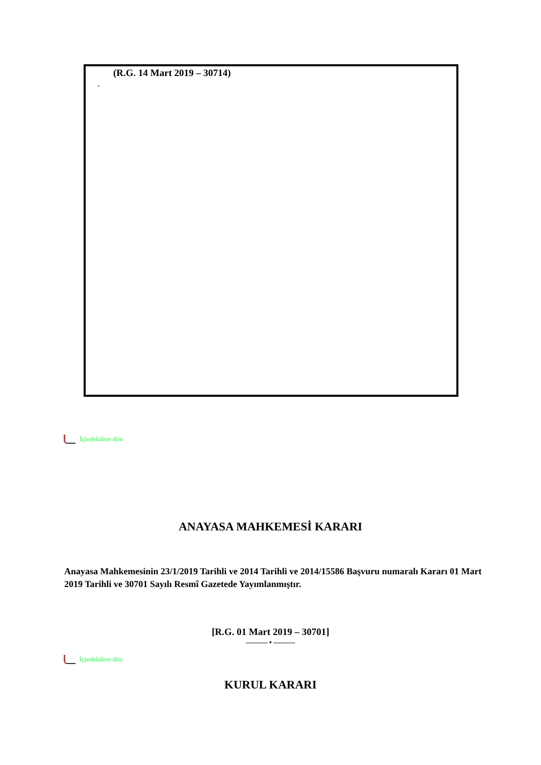(R.G. 14 Mart 2019 – 30714)
-
İçindekilere dön
ANAYASA MAHKEMESİ KARARI
Anayasa Mahkemesinin 23/1/2019 Tarihli ve 2014 Tarihli ve 2014/15586 Başvuru numaralı Kararı 01 Mart 2019 Tarihli ve 30701 Sayılı Resmî Gazetede Yayımlanmıştır.
[R.G. 01 Mart 2019 – 30701]
——— • ———
İçindekilere dön
KURUL KARARI